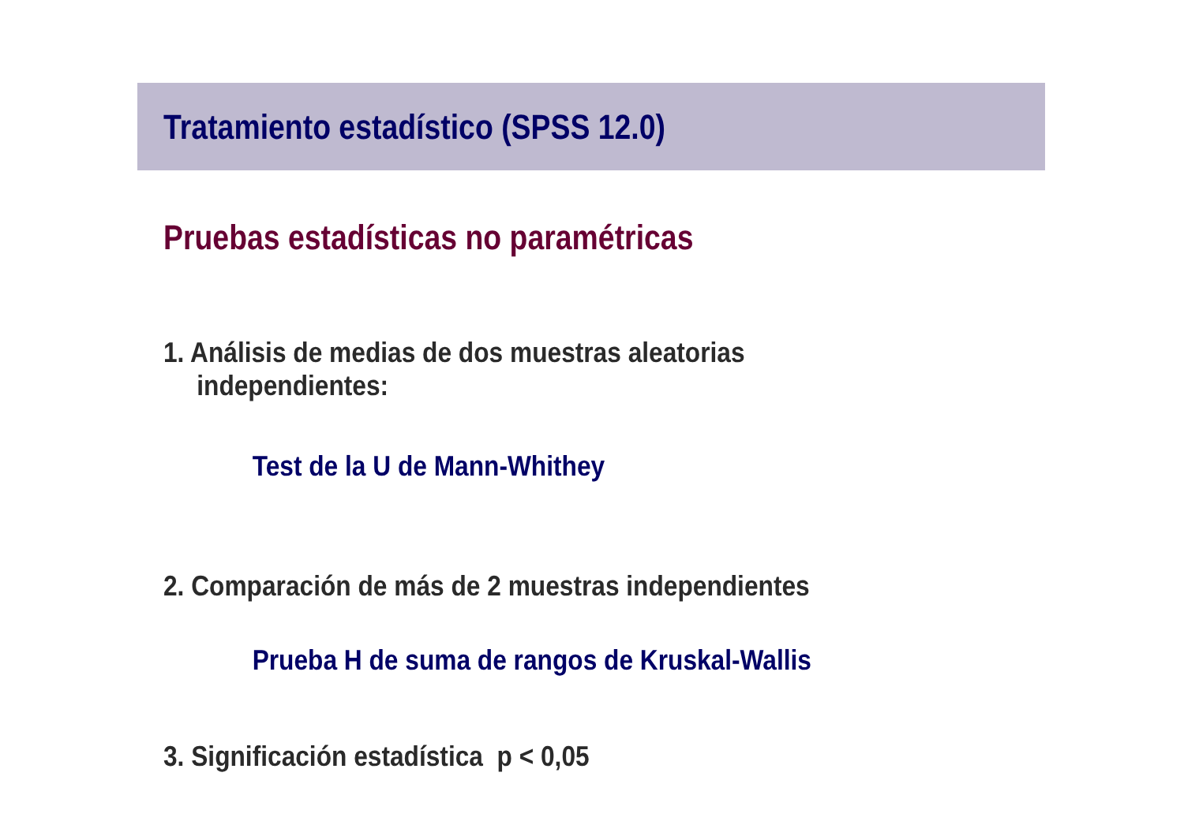Tratamiento estadístico (SPSS 12.0)
Pruebas estadísticas no paramétricas
1. Análisis de medias de dos muestras aleatorias
independientes:
Test de la U de Mann-Whithey
2. Comparación de más de 2 muestras independientes
Prueba H de suma de rangos de Kruskal-Wallis
3. Significación estadística p < 0,05